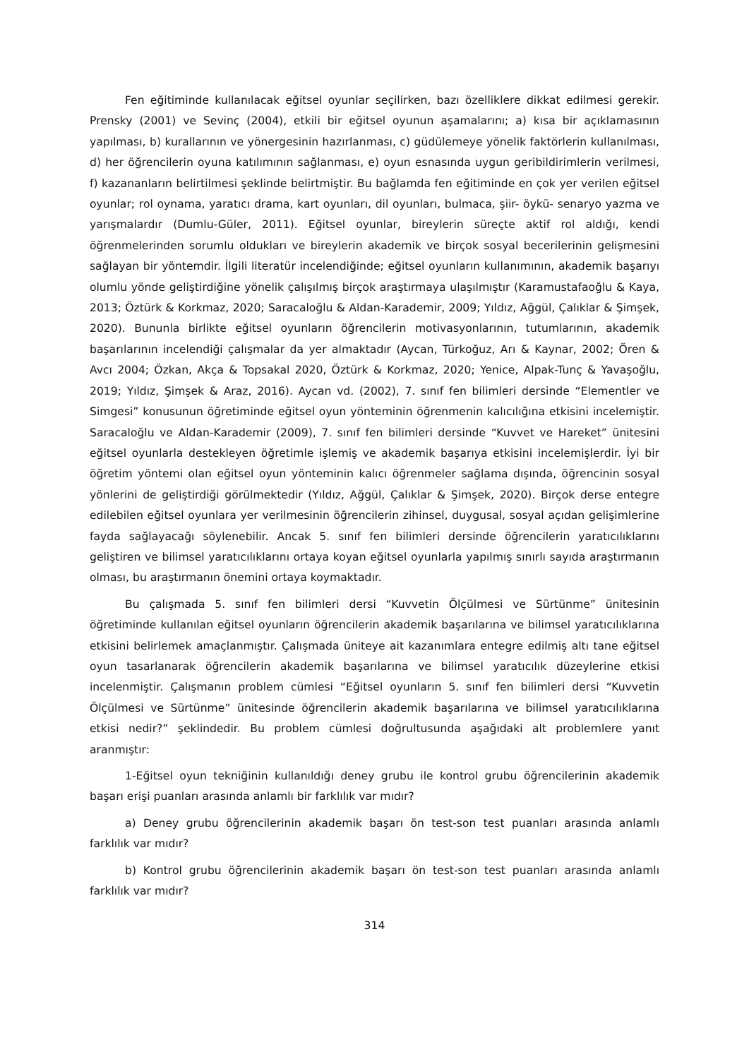Fen eğitiminde kullanılacak eğitsel oyunlar seçilirken, bazı özelliklere dikkat edilmesi gerekir. Prensky (2001) ve Sevinç (2004), etkili bir eğitsel oyunun aşamalarını; a) kısa bir açıklamasının yapılması, b) kurallarının ve yönergesinin hazırlanması, c) güdülemeye yönelik faktörlerin kullanılması, d) her öğrencilerin oyuna katılımının sağlanması, e) oyun esnasında uygun geribildirimlerin verilmesi, f) kazananların belirtilmesi şeklinde belirtmiştir. Bu bağlamda fen eğitiminde en çok yer verilen eğitsel oyunlar; rol oynama, yaratıcı drama, kart oyunları, dil oyunları, bulmaca, şiir- öykü- senaryo yazma ve yarışmalardır (Dumlu-Güler, 2011). Eğitsel oyunlar, bireylerin süreçte aktif rol aldığı, kendi öğrenmelerinden sorumlu oldukları ve bireylerin akademik ve birçok sosyal becerilerinin gelişmesini sağlayan bir yöntemdir. İlgili literatür incelendiğinde; eğitsel oyunların kullanımının, akademik başarıyı olumlu yönde geliştirdiğine yönelik çalışılmış birçok araştırmaya ulaşılmıştır (Karamustafaoğlu & Kaya, 2013; Öztürk & Korkmaz, 2020; Saracaloğlu & Aldan-Karademir, 2009; Yıldız, Ağgül, Çalıklar & Şimşek, 2020). Bununla birlikte eğitsel oyunların öğrencilerin motivasyonlarının, tutumlarının, akademik başarılarının incelendiği çalışmalar da yer almaktadır (Aycan, Türkoğuz, Arı & Kaynar, 2002; Ören & Avcı 2004; Özkan, Akça & Topsakal 2020, Öztürk & Korkmaz, 2020; Yenice, Alpak-Tunç & Yavaşoğlu, 2019; Yıldız, Şimşek & Araz, 2016). Aycan vd. (2002), 7. sınıf fen bilimleri dersinde “Elementler ve Simgesi” konusunun öğretiminde eğitsel oyun yönteminin öğrenmenin kalıcılığına etkisini incelemiştir. Saracaloğlu ve Aldan-Karademir (2009), 7. sınıf fen bilimleri dersinde “Kuvvet ve Hareket” ünitesini eğitsel oyunlarla destekleyen öğretimle işlemiş ve akademik başarıya etkisini incelemişlerdir. İyi bir öğretim yöntemi olan eğitsel oyun yönteminin kalıcı öğrenmeler sağlama dışında, öğrencinin sosyal yönlerini de geliştirdiği görülmektedir (Yıldız, Ağgül, Çalıklar & Şimşek, 2020). Birçok derse entegre edilebilen eğitsel oyunlara yer verilmesinin öğrencilerin zihinsel, duygusal, sosyal açıdan gelişimlerine fayda sağlayacağı söylenebilir. Ancak 5. sınıf fen bilimleri dersinde öğrencilerin yaratıcılıklarını geliştiren ve bilimsel yaratıcılıklarını ortaya koyan eğitsel oyunlarla yapılmış sınırlı sayıda araştırmanın olması, bu araştırmanın önemini ortaya koymaktadır.
Bu çalışmada 5. sınıf fen bilimleri dersi “Kuvvetin Ölçülmesi ve Sürtünme” ünitesinin öğretiminde kullanılan eğitsel oyunların öğrencilerin akademik başarılarına ve bilimsel yaratıcılıklarına etkisini belirlemek amaçlanmıştır. Çalışmada üniteye ait kazanımlara entegre edilmiş altı tane eğitsel oyun tasarlanarak öğrencilerin akademik başarılarına ve bilimsel yaratıcılık düzeylerine etkisi incelenmiştir. Çalışmanın problem cümlesi “Eğitsel oyunların 5. sınıf fen bilimleri dersi “Kuvvetin Ölçülmesi ve Sürtünme” ünitesinde öğrencilerin akademik başarılarına ve bilimsel yaratıcılıklarına etkisi nedir?” şeklindedir. Bu problem cümlesi doğrultusunda aşağıdaki alt problemlere yanıt aranmıştır:
1-Eğitsel oyun tekniğinin kullanıldığı deney grubu ile kontrol grubu öğrencilerinin akademik başarı erişi puanları arasında anlamlı bir farklılık var mıdır?
a) Deney grubu öğrencilerinin akademik başarı ön test-son test puanları arasında anlamlı farklılık var mıdır?
b) Kontrol grubu öğrencilerinin akademik başarı ön test-son test puanları arasında anlamlı farklılık var mıdır?
314